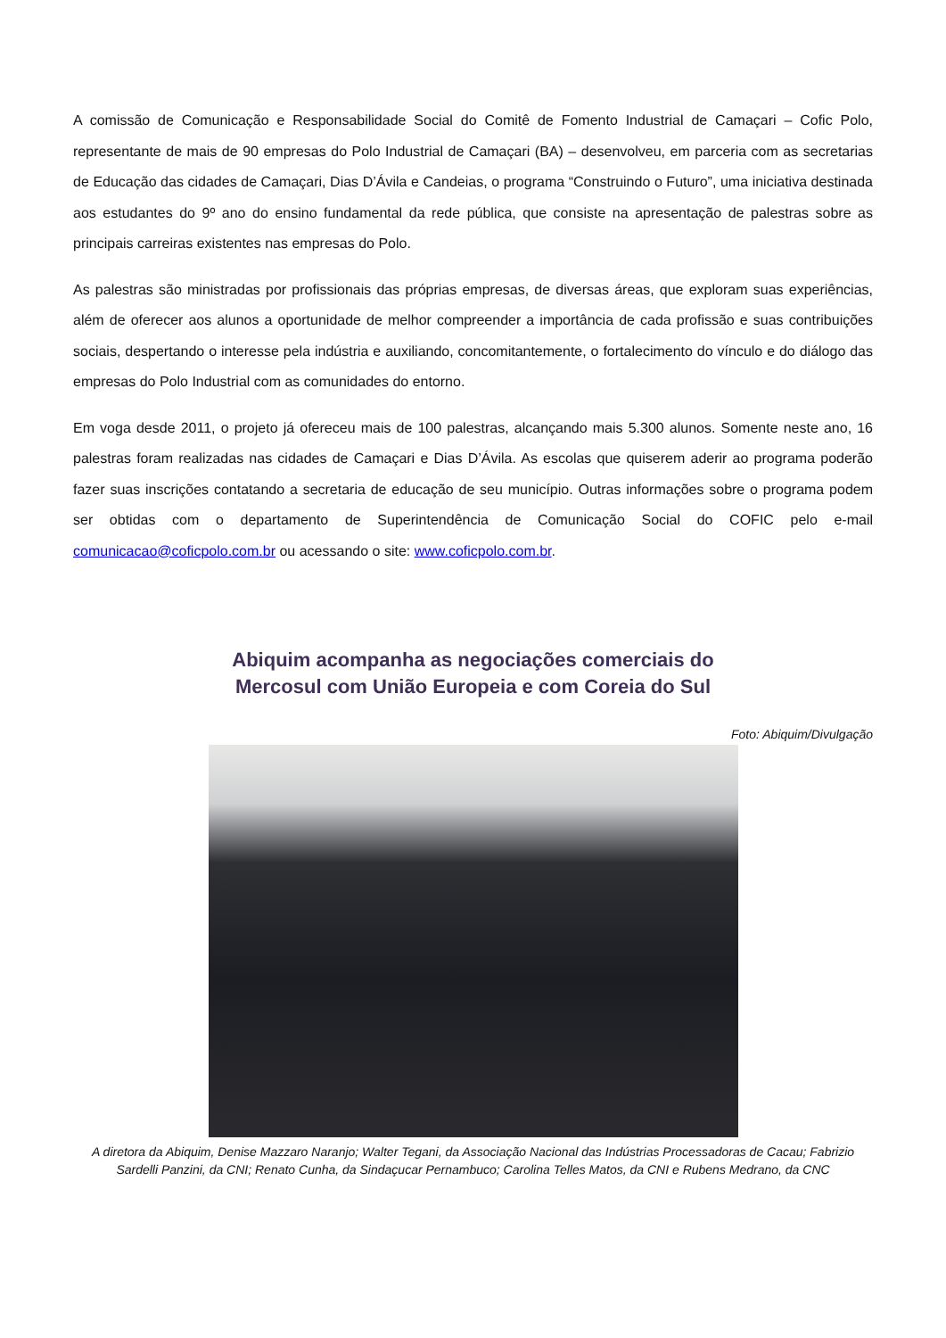A comissão de Comunicação e Responsabilidade Social do Comitê de Fomento Industrial de Camaçari – Cofic Polo, representante de mais de 90 empresas do Polo Industrial de Camaçari (BA) – desenvolveu, em parceria com as secretarias de Educação das cidades de Camaçari, Dias D’Ávila e Candeias, o programa “Construindo o Futuro”, uma iniciativa destinada aos estudantes do 9º ano do ensino fundamental da rede pública, que consiste na apresentação de palestras sobre as principais carreiras existentes nas empresas do Polo.
As palestras são ministradas por profissionais das próprias empresas, de diversas áreas, que exploram suas experiências, além de oferecer aos alunos a oportunidade de melhor compreender a importância de cada profissão e suas contribuições sociais, despertando o interesse pela indústria e auxiliando, concomitantemente, o fortalecimento do vínculo e do diálogo das empresas do Polo Industrial com as comunidades do entorno.
Em voga desde 2011, o projeto já ofereceu mais de 100 palestras, alcançando mais 5.300 alunos. Somente neste ano, 16 palestras foram realizadas nas cidades de Camaçari e Dias D’Ávila. As escolas que quiserem aderir ao programa poderão fazer suas inscrições contatando a secretaria de educação de seu município. Outras informações sobre o programa podem ser obtidas com o departamento de Superintendência de Comunicação Social do COFIC pelo e-mail comunicacao@coficpolo.com.br ou acessando o site: www.coficpolo.com.br.
Abiquim acompanha as negociações comerciais do
Mercosul com União Europeia e com Coreia do Sul
Foto: Abiquim/Divulgação
A diretora da Abiquim, Denise Mazzaro Naranjo; Walter Tegani, da Associação Nacional das Indústrias Processadoras de Cacau; Fabrizio Sardelli Panzini, da CNI; Renato Cunha, da Sindaçucar Pernambuco; Carolina Telles Matos, da CNI e Rubens Medrano, da CNC